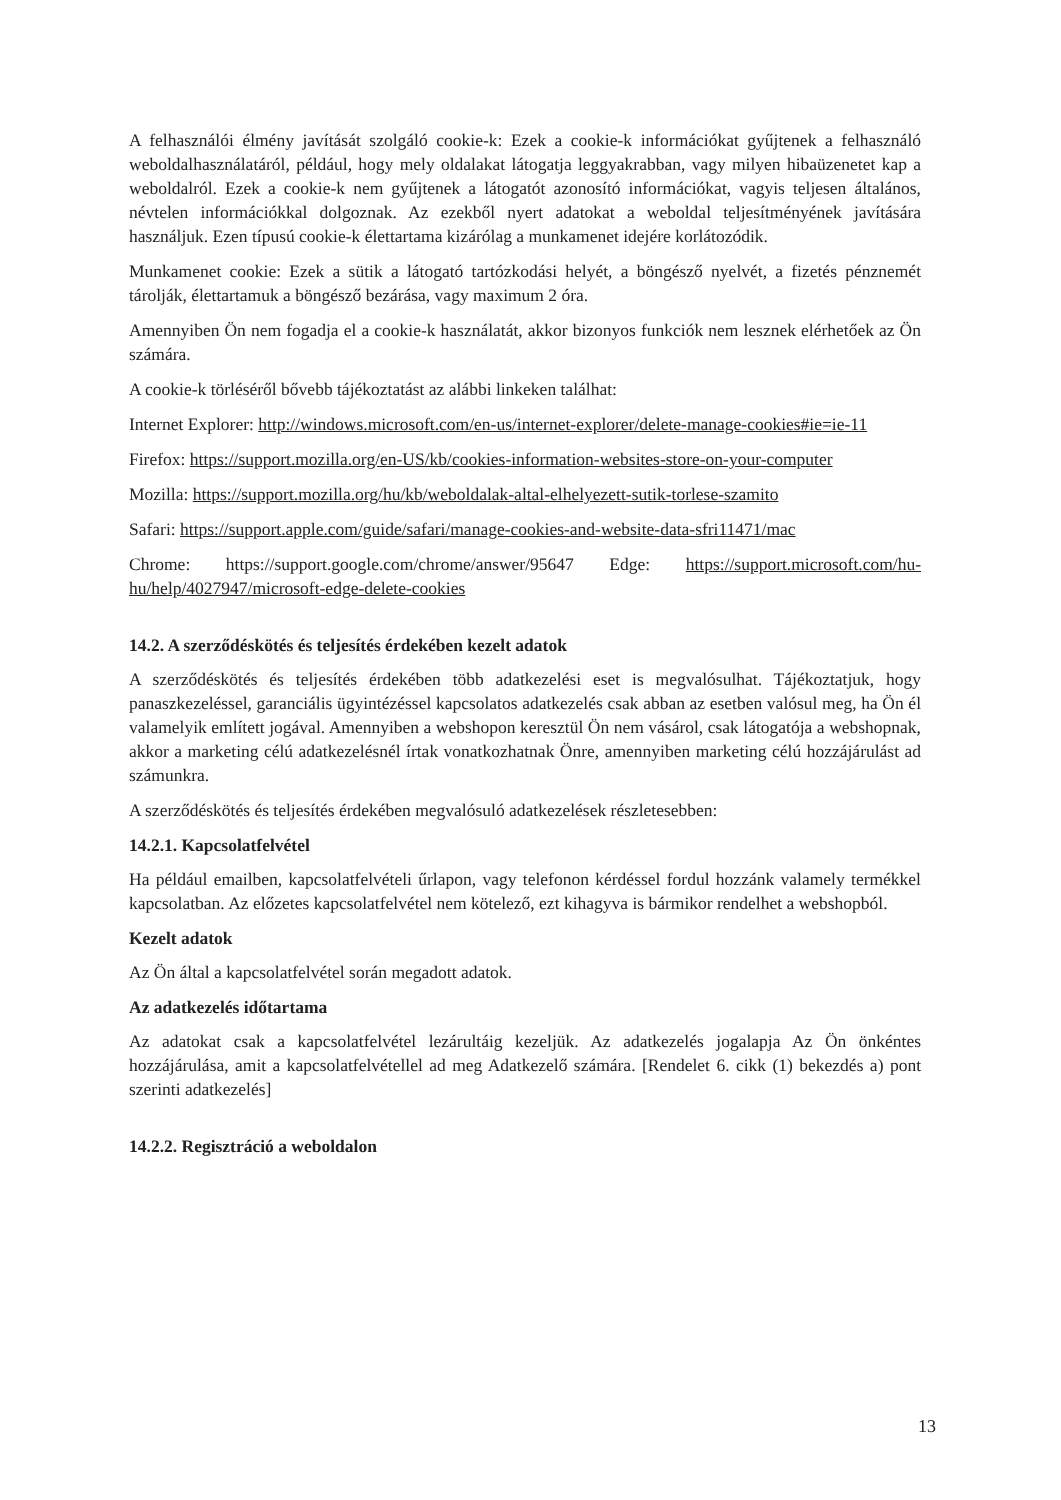A felhasználói élmény javítását szolgáló cookie-k: Ezek a cookie-k információkat gyűjtenek a felhasználó weboldalhasználatáról, például, hogy mely oldalakat látogatja leggyakrabban, vagy milyen hibaüzenetet kap a weboldalról. Ezek a cookie-k nem gyűjtenek a látogatót azonosító információkat, vagyis teljesen általános, névtelen információkkal dolgoznak. Az ezekből nyert adatokat a weboldal teljesítményének javítására használjuk. Ezen típusú cookie-k élettartama kizárólag a munkamenet idejére korlátozódik.
Munkamenet cookie: Ezek a sütik a látogató tartózkodási helyét, a böngésző nyelvét, a fizetés pénznemét tárolják, élettartamuk a böngésző bezárása, vagy maximum 2 óra.
Amennyiben Ön nem fogadja el a cookie-k használatát, akkor bizonyos funkciók nem lesznek elérhetőek az Ön számára.
A cookie-k törléséről bővebb tájékoztatást az alábbi linkeken találhat:
Internet Explorer: http://windows.microsoft.com/en-us/internet-explorer/delete-manage-cookies#ie=ie-11
Firefox: https://support.mozilla.org/en-US/kb/cookies-information-websites-store-on-your-computer
Mozilla: https://support.mozilla.org/hu/kb/weboldalak-altal-elhelyezett-sutik-torlese-szamito
Safari: https://support.apple.com/guide/safari/manage-cookies-and-website-data-sfri11471/mac
Chrome: https://support.google.com/chrome/answer/95647 Edge: https://support.microsoft.com/hu-hu/help/4027947/microsoft-edge-delete-cookies
14.2. A szerződéskötés és teljesítés érdekében kezelt adatok
A szerződéskötés és teljesítés érdekében több adatkezelési eset is megvalósulhat. Tájékoztatjuk, hogy panaszkezeléssel, garanciális ügyintézéssel kapcsolatos adatkezelés csak abban az esetben valósul meg, ha Ön él valamelyik említett jogával. Amennyiben a webshopon keresztül Ön nem vásárol, csak látogatója a webshopnak, akkor a marketing célú adatkezelésnél írtak vonatkozhatnak Önre, amennyiben marketing célú hozzájárulást ad számunkra.
A szerződéskötés és teljesítés érdekében megvalósuló adatkezelések részletesebben:
14.2.1. Kapcsolatfelvétel
Ha például emailben, kapcsolatfelvételi űrlapon, vagy telefonon kérdéssel fordul hozzánk valamely termékkel kapcsolatban. Az előzetes kapcsolatfelvétel nem kötelező, ezt kihagyva is bármikor rendelhet a webshopból.
Kezelt adatok
Az Ön által a kapcsolatfelvétel során megadott adatok.
Az adatkezelés időtartama
Az adatokat csak a kapcsolatfelvétel lezárultáig kezeljük. Az adatkezelés jogalapja Az Ön önkéntes hozzájárulása, amit a kapcsolatfelvétellel ad meg Adatkezelő számára. [Rendelet 6. cikk (1) bekezdés a) pont szerinti adatkezelés]
14.2.2. Regisztráció a weboldalon
13